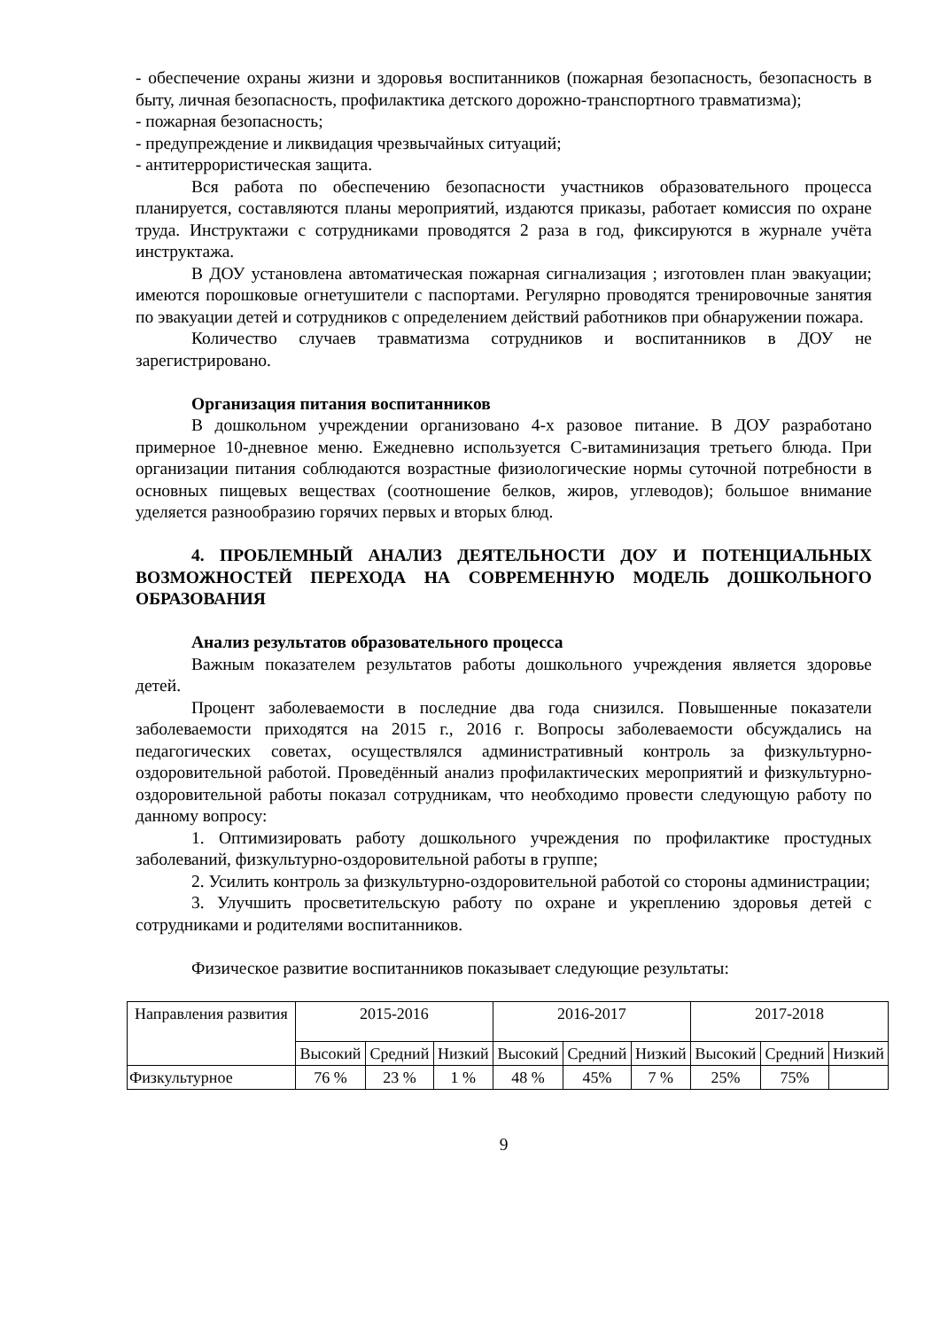- обеспечение охраны жизни и здоровья воспитанников (пожарная безопасность, безопасность в быту, личная безопасность, профилактика детского дорожно-транспортного травматизма);
- пожарная безопасность;
- предупреждение и ликвидация чрезвычайных ситуаций;
- антитеррористическая защита.
Вся работа по обеспечению безопасности участников образовательного процесса планируется, составляются планы мероприятий, издаются приказы, работает комиссия по охране труда. Инструктажи с сотрудниками проводятся 2 раза в год, фиксируются в журнале учёта инструктажа.
В ДОУ установлена автоматическая пожарная сигнализация ; изготовлен план эвакуации; имеются порошковые огнетушители с паспортами. Регулярно проводятся тренировочные занятия по эвакуации детей и сотрудников с определением действий работников при обнаружении пожара.
Количество случаев травматизма сотрудников и воспитанников в ДОУ не зарегистрировано.
Организация питания воспитанников
В дошкольном учреждении организовано 4-х разовое питание. В ДОУ разработано примерное 10-дневное меню. Ежедневно используется С-витаминизация третьего блюда. При организации питания соблюдаются возрастные физиологические нормы суточной потребности в основных пищевых веществах (соотношение белков, жиров, углеводов); большое внимание уделяется разнообразию горячих первых и вторых блюд.
4. ПРОБЛЕМНЫЙ АНАЛИЗ ДЕЯТЕЛЬНОСТИ ДОУ И ПОТЕНЦИАЛЬНЫХ ВОЗМОЖНОСТЕЙ ПЕРЕХОДА НА СОВРЕМЕННУЮ МОДЕЛЬ ДОШКОЛЬНОГО ОБРАЗОВАНИЯ
Анализ результатов образовательного процесса
Важным показателем результатов работы дошкольного учреждения является здоровье детей.
Процент заболеваемости в последние два года снизился. Повышенные показатели заболеваемости приходятся на 2015 г., 2016 г. Вопросы заболеваемости обсуждались на педагогических советах, осуществлялся административный контроль за физкультурно-оздоровительной работой. Проведённый анализ профилактических мероприятий и физкультурно-оздоровительной работы показал сотрудникам, что необходимо провести следующую работу по данному вопросу:
1. Оптимизировать работу дошкольного учреждения по профилактике простудных заболеваний, физкультурно-оздоровительной работы в группе;
2. Усилить контроль за физкультурно-оздоровительной работой со стороны администрации;
3. Улучшить просветительскую работу по охране и укреплению здоровья детей с сотрудниками и родителями воспитанников.
Физическое развитие воспитанников показывает следующие результаты:
| Направления развития | 2015-2016 | | | 2016-2017 | | | 2017-2018 | | |
| --- | --- | --- | --- | --- | --- | --- | --- | --- | --- |
| | Высокий | Средний | Низкий | Высокий | Средний | Низкий | Высокий | Средний | Низкий |
| Физкультурное | 76 % | 23 % | 1 % | 48 % | 45% | 7 % | 25% | 75% | |
9